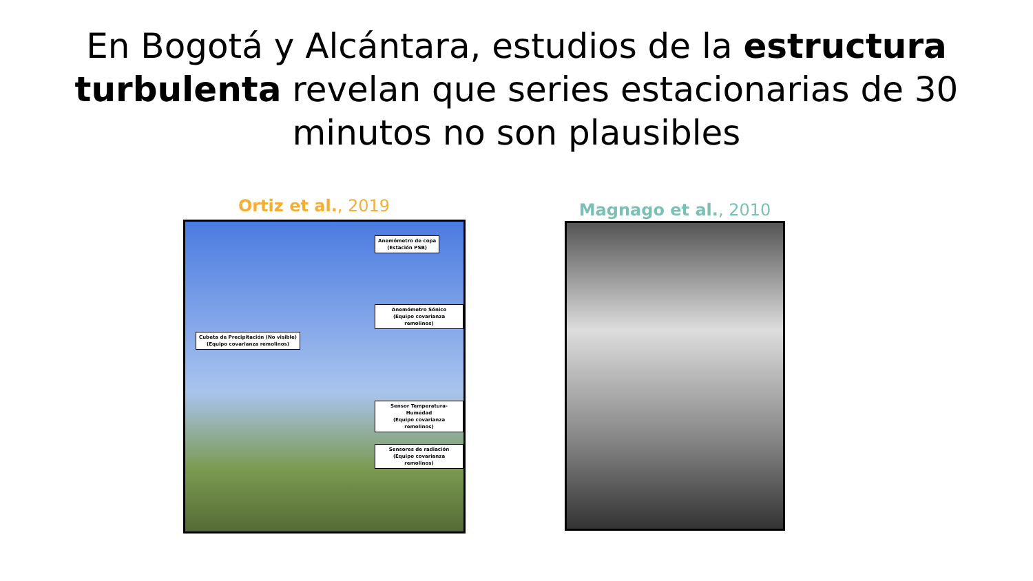En Bogotá y Alcántara, estudios de la estructura turbulenta revelan que series estacionarias de 30 minutos no son plausibles
Ortiz et al., 2019
Anemómetro de copa
(Estación PSB)
Anemómetro Sónico
(Equipo covarianza remolinos)
Cubeta de Precipitación (No visible)
(Equipo covarianza remolinos)
Sensor Temperatura-Humedad
(Equipo covarianza remolinos)
Sensores de radiación
(Equipo covarianza remolinos)
Magnago et al., 2010